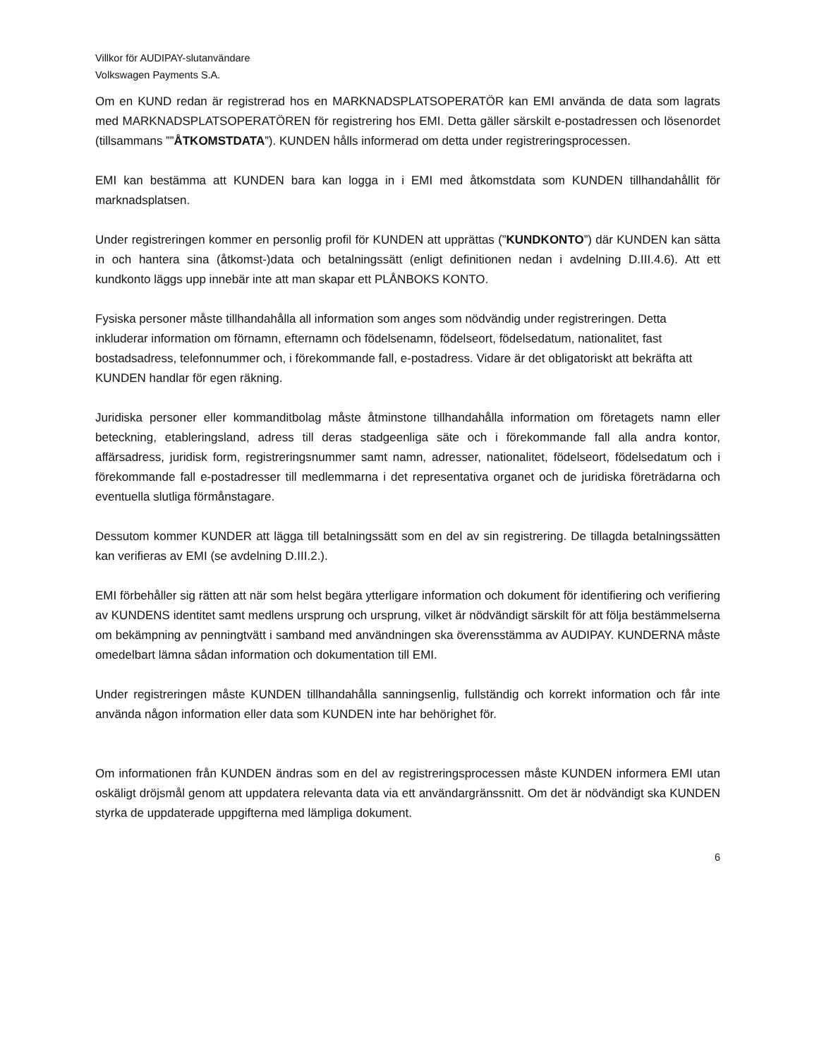Villkor för AUDIPAY-slutanvändare
Volkswagen Payments S.A.
Om en KUND redan är registrerad hos en MARKNADSPLATSOPERATÖR kan EMI använda de data som lagrats med MARKNADSPLATSOPERATÖREN för registrering hos EMI. Detta gäller särskilt e-postadressen och lösenordet (tillsammans ””ÅTKOMSTDATA”). KUNDEN hålls informerad om detta under registreringsprocessen.
EMI kan bestämma att KUNDEN bara kan logga in i EMI med åtkomstdata som KUNDEN tillhandahållit för marknadsplatsen.
Under registreringen kommer en personlig profil för KUNDEN att upprättas (”KUNDKONTO”) där KUNDEN kan sätta in och hantera sina (åtkomst-)data och betalningssätt (enligt definitionen nedan i avdelning D.III.4.6). Att ett kundkonto läggs upp innebär inte att man skapar ett PLÅNBOKS KONTO.
Fysiska personer måste tillhandahålla all information som anges som nödvändig under registreringen. Detta inkluderar information om förnamn, efternamn och födelsenamn, födelseort, födelsedatum, nationalitet, fast bostadsadress, telefonnummer och, i förekommande fall, e-postadress. Vidare är det obligatoriskt att bekräfta att KUNDEN handlar för egen räkning.
Juridiska personer eller kommanditbolag måste åtminstone tillhandahålla information om företagets namn eller beteckning, etableringsland, adress till deras stadgeenliga säte och i förekommande fall alla andra kontor, affärsadress, juridisk form, registreringsnummer samt namn, adresser, nationalitet, födelseort, födelsedatum och i förekommande fall e-postadresser till medlemmarna i det representativa organet och de juridiska företrädarna och eventuella slutliga förmånstagare.
Dessutom kommer KUNDER att lägga till betalningssätt som en del av sin registrering. De tillagda betalningssätten kan verifieras av EMI (se avdelning D.III.2.).
EMI förbehåller sig rätten att när som helst begära ytterligare information och dokument för identifiering och verifiering av KUNDENS identitet samt medlens ursprung och ursprung, vilket är nödvändigt särskilt för att följa bestämmelserna om bekämpning av penningtvätt i samband med användningen ska överensstämma av AUDIPAY. KUNDERNA måste omedelbart lämna sådan information och dokumentation till EMI.
Under registreringen måste KUNDEN tillhandahålla sanningsenlig, fullständig och korrekt information och får inte använda någon information eller data som KUNDEN inte har behörighet för.
Om informationen från KUNDEN ändras som en del av registreringsprocessen måste KUNDEN informera EMI utan oskäligt dröjsmål genom att uppdatera relevanta data via ett användargränssnitt. Om det är nödvändigt ska KUNDEN styrka de uppdaterade uppgifterna med lämpliga dokument.
6